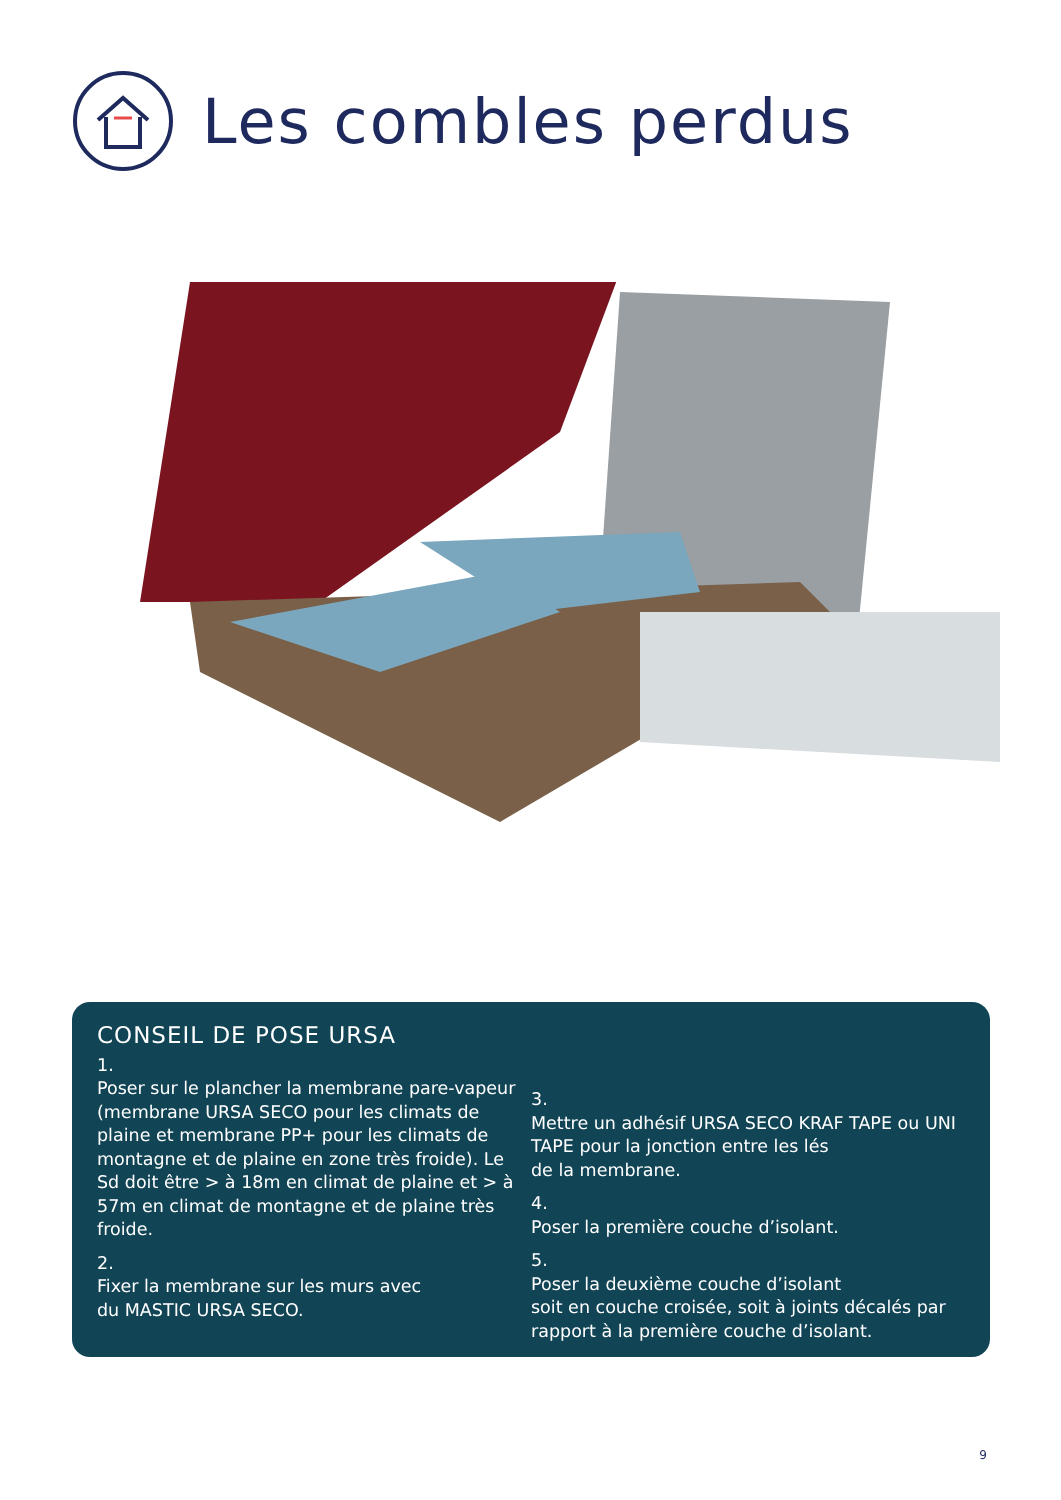Les combles perdus
CONSEIL DE POSE URSA
1.
Poser sur le plancher la membrane pare-vapeur (membrane URSA SECO pour les climats de plaine et membrane PP+ pour les climats de montagne et de plaine en zone très froide). Le Sd doit être > à 18m en climat de plaine et > à 57m en climat de montagne et de plaine très froide.
2.
Fixer la membrane sur les murs avec
du MASTIC URSA SECO.
3.
Mettre un adhésif URSA SECO KRAF TAPE ou UNI TAPE pour la jonction entre les lés
de la membrane.
4.
Poser la première couche d’isolant.
5.
Poser la deuxième couche d’isolant
soit en couche croisée, soit à joints décalés par rapport à la première couche d’isolant.
9